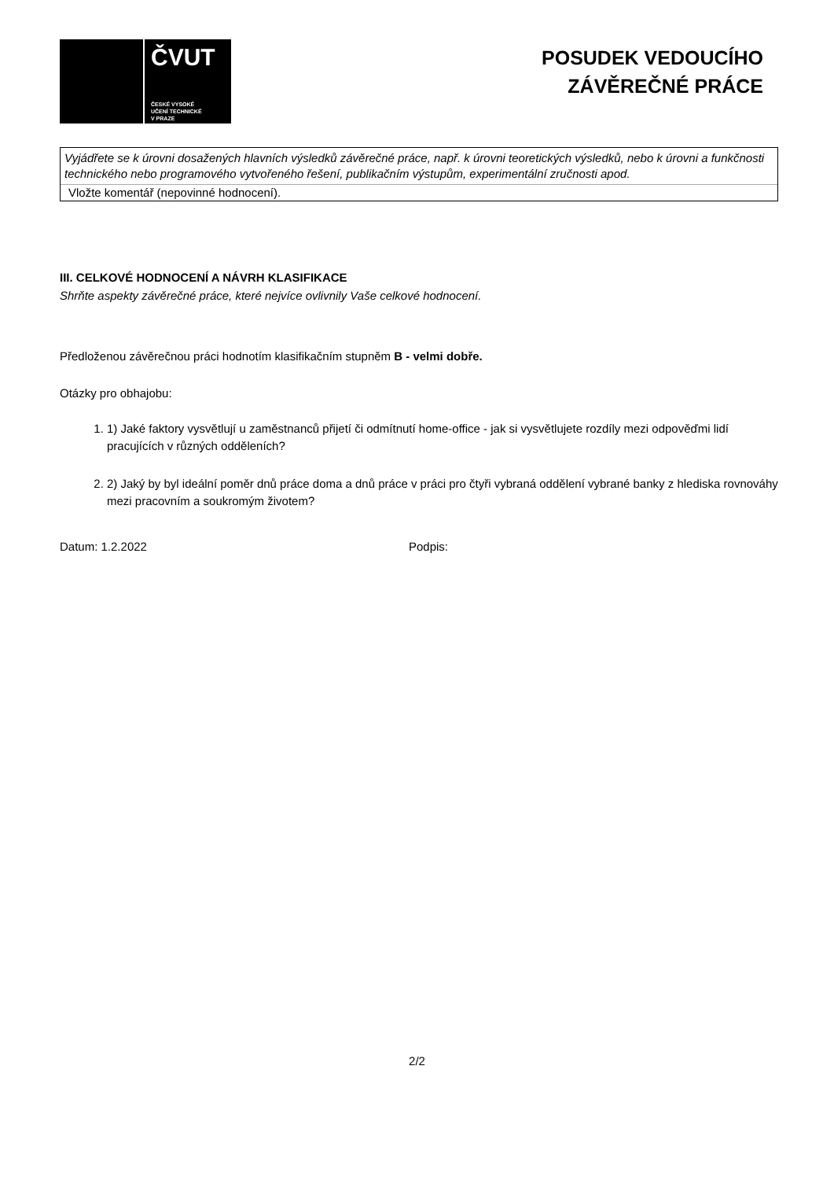ČVUT
ČESKÉ VYSOKÉ
UČENÍ TECHNICKÉ
V PRAZE
POSUDEK VEDOUCÍHO
ZÁVĚREČNÉ PRÁCE
Vyjádřete se k úrovni dosažených hlavních výsledků závěrečné práce, např. k úrovni teoretických výsledků, nebo k úrovni a funkčnosti technického nebo programového vytvořeného řešení, publikačním výstupům, experimentální zručnosti apod.
Vložte komentář (nepovinné hodnocení).
III. CELKOVÉ HODNOCENÍ A NÁVRH KLASIFIKACE
Shrňte aspekty závěrečné práce, které nejvíce ovlivnily Vaše celkové hodnocení.
Předloženou závěrečnou práci hodnotím klasifikačním stupněm B - velmi dobře.
Otázky pro obhajobu:
1. 1) Jaké faktory vysvětlují u zaměstnanců přijetí či odmítnutí home-office - jak si vysvětlujete rozdíly mezi odpověďmi lidí pracujících v různých odděleních?
2. 2) Jaký by byl ideální poměr dnů práce doma a dnů práce v práci pro čtyři vybraná oddělení vybrané banky z hlediska rovnováhy mezi pracovním a soukromým životem?
Datum: 1.2.2022 Podpis:
2/2